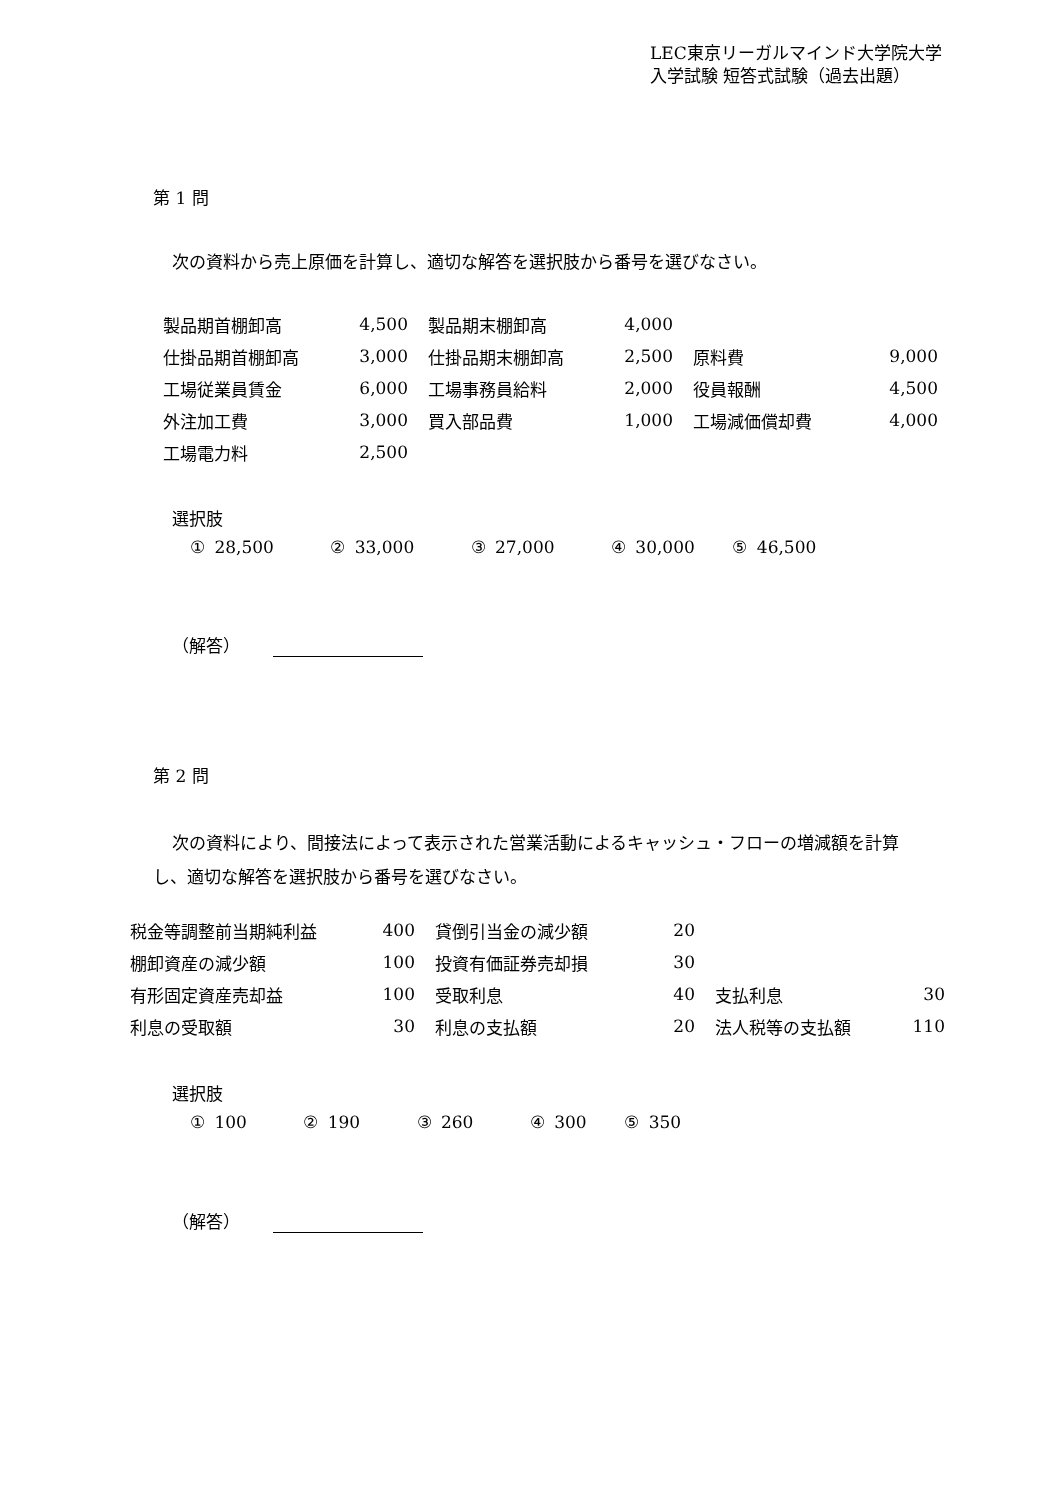LEC東京リーガルマインド大学院大学
入学試験 短答式試験（過去出題）
第 1 問
次の資料から売上原価を計算し、適切な解答を選択肢から番号を選びなさい。
| 製品期首棚卸高 | 4,500 | | 製品期末棚卸高 | 4,000 | | | |
| 仕掛品期首棚卸高 | 3,000 | | 仕掛品期末棚卸高 | 2,500 | | 原料費 | 9,000 |
| 工場従業員賃金 | 6,000 | | 工場事務員給料 | 2,000 | | 役員報酬 | 4,500 |
| 外注加工費 | 3,000 | | 買入部品費 | 1,000 | | 工場減価償却費 | 4,000 |
| 工場電力料 | 2,500 | | | | | | |
選択肢
① 28,500 ② 33,000 ③ 27,000 ④ 30,000 ⑤ 46,500
（解答）
第 2 問
次の資料により、間接法によって表示された営業活動によるキャッシュ・フローの増減額を計算し、適切な解答を選択肢から番号を選びなさい。
| 税金等調整前当期純利益 | 400 | | 貸倒引当金の減少額 | 20 | | | |
| 棚卸資産の減少額 | 100 | | 投資有価証券売却損 | 30 | | | |
| 有形固定資産売却益 | 100 | | 受取利息 | 40 | | 支払利息 | 30 |
| 利息の受取額 | 30 | | 利息の支払額 | 20 | | 法人税等の支払額 | 110 |
選択肢
① 100 ② 190 ③ 260 ④ 300 ⑤ 350
（解答）